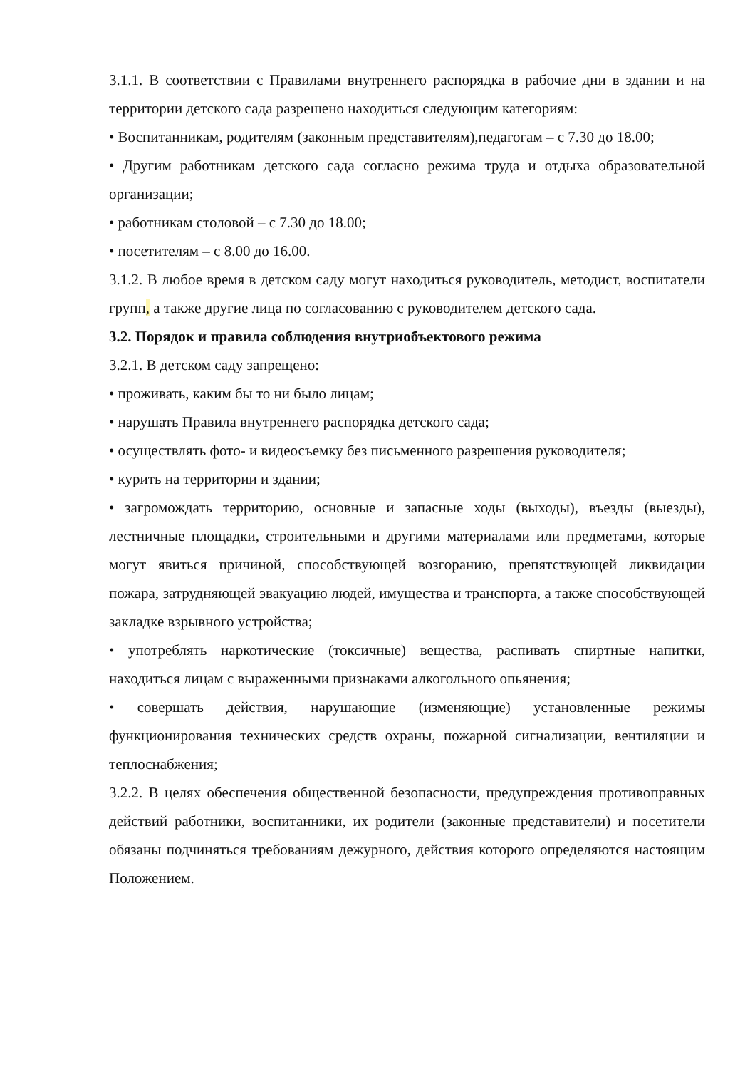3.1.1. В соответствии с Правилами внутреннего распорядка в рабочие дни в здании и на территории детского сада разрешено находиться следующим категориям:
• Воспитанникам, родителям (законным представителям),педагогам – с 7.30 до 18.00;
• Другим работникам детского сада согласно режима труда и отдыха образовательной организации;
• работникам столовой – с 7.30 до 18.00;
• посетителям – с 8.00 до 16.00.
3.1.2. В любое время в детском саду могут находиться руководитель, методист, воспитатели групп, а также другие лица по согласованию с руководителем детского сада.
3.2. Порядок и правила соблюдения внутриобъектового режима
3.2.1. В детском саду запрещено:
• проживать, каким бы то ни было лицам;
• нарушать Правила внутреннего распорядка детского сада;
• осуществлять фото- и видеосъемку без письменного разрешения руководителя;
• курить на территории и здании;
• загромождать территорию, основные и запасные ходы (выходы), въезды (выезды), лестничные площадки, строительными и другими материалами или предметами, которые могут явиться причиной, способствующей возгоранию, препятствующей ликвидации пожара, затрудняющей эвакуацию людей, имущества и транспорта, а также способствующей закладке взрывного устройства;
• употреблять наркотические (токсичные) вещества, распивать спиртные напитки, находиться лицам с выраженными признаками алкогольного опьянения;
• совершать действия, нарушающие (изменяющие) установленные режимы функционирования технических средств охраны, пожарной сигнализации, вентиляции и теплоснабжения;
3.2.2. В целях обеспечения общественной безопасности, предупреждения противоправных действий работники, воспитанники, их родители (законные представители) и посетители обязаны подчиняться требованиям дежурного, действия которого определяются настоящим Положением.